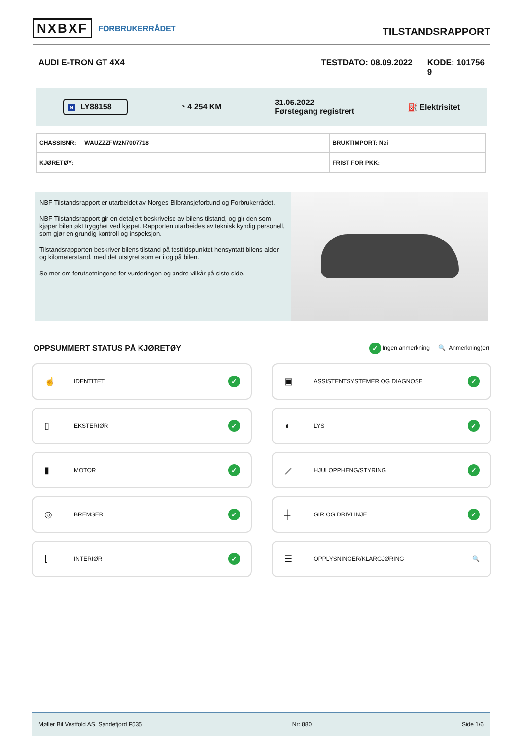NXBXF FORBRUKERRÅDET
TILSTANDSRAPPORT
AUDI E-TRON GT 4X4 TESTDATO: 08.09.2022 KODE: 101756
9
N LY88158 ◔ 4 254 KM 31.05.2022
Førstegang registrert ⛽ Elektrisitet
| CHASSISNR: WAUZZZFW2N7007718 | BRUKTIMPORT: Nei |
| KJØRETØY: | FRIST FOR PKK: |
NBF Tilstandsrapport er utarbeidet av Norges Bilbransjeforbund og Forbrukerrådet.
NBF Tilstandsrapport gir en detaljert beskrivelse av bilens tilstand, og gir den som kjøper bilen økt trygghet ved kjøpet. Rapporten utarbeides av teknisk kyndig personell, som gjør en grundig kontroll og inspeksjon.
Tilstandsrapporten beskriver bilens tilstand på testtidspunktet hensyntatt bilens alder og kilometerstand, med det utstyret som er i og på bilen.
Se mer om forutsetningene for vurderingen og andre vilkår på siste side.
OPPSUMMERT STATUS PÅ KJØRETØY
✓ Ingen anmerkning 🔍 Anmerkning(er)
☝ IDENTITET ✓
▣ ASSISTENTSYSTEMER OG DIAGNOSE ✓
▯ EKSTERIØR ✓
◖ LYS ✓
▮ MOTOR ✓
⟋ HJULOPPHENG/STYRING ✓
◎ BREMSER ✓
╪ GIR OG DRIVLINJE ✓
⌊ INTERIØR ✓
☰ OPPLYSNINGER/KLARGJØRING 🔍
Møller Bil Vestfold AS, Sandefjord F535 Nr: 880 Side 1/6